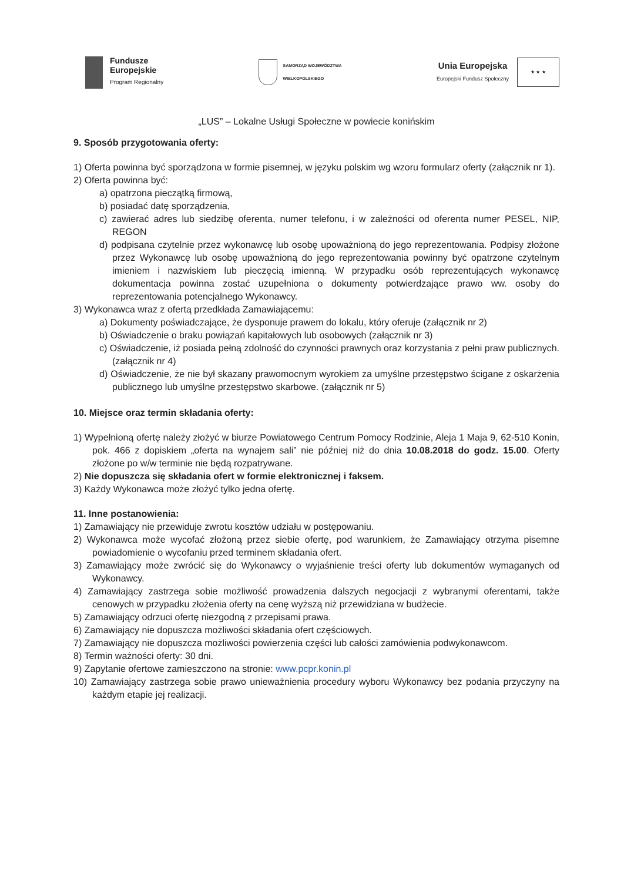Fundusze
Europejskie
Program Regionalny
SAMORZĄD WOJEWÓDZTWA
WIELKOPOLSKIEGO
Unia Europejska
Europejski Fundusz Społeczny
★ ★ ★
„LUS” – Lokalne Usługi Społeczne w powiecie konińskim
9. Sposób przygotowania oferty:
1) Oferta powinna być sporządzona w formie pisemnej, w języku polskim wg wzoru formularz oferty (załącznik nr 1).
2) Oferta powinna być:
a) opatrzona pieczątką firmową,
b) posiadać datę sporządzenia,
c) zawierać adres lub siedzibę oferenta, numer telefonu, i w zależności od oferenta numer PESEL, NIP, REGON
d) podpisana czytelnie przez wykonawcę lub osobę upoważnioną do jego reprezentowania. Podpisy złożone przez Wykonawcę lub osobę upoważnioną do jego reprezentowania powinny być opatrzone czytelnym imieniem i nazwiskiem lub pieczęcią imienną. W przypadku osób reprezentujących wykonawcę dokumentacja powinna zostać uzupełniona o dokumenty potwierdzające prawo ww. osoby do reprezentowania potencjalnego Wykonawcy.
3) Wykonawca wraz z ofertą przedkłada Zamawiającemu:
a) Dokumenty poświadczające, że dysponuje prawem do lokalu, który oferuje (załącznik nr 2)
b) Oświadczenie o braku powiązań kapitałowych lub osobowych (załącznik nr 3)
c) Oświadczenie, iż posiada pełną zdolność do czynności prawnych oraz korzystania z pełni praw publicznych. (załącznik nr 4)
d) Oświadczenie, że nie był skazany prawomocnym wyrokiem za umyślne przestępstwo ścigane z oskarżenia publicznego lub umyślne przestępstwo skarbowe. (załącznik nr 5)
10. Miejsce oraz termin składania oferty:
1) Wypełnioną ofertę należy złożyć w biurze Powiatowego Centrum Pomocy Rodzinie, Aleja 1 Maja 9, 62-510 Konin, pok. 466 z dopiskiem „oferta na wynajem sali” nie później niż do dnia 10.08.2018 do godz. 15.00. Oferty złożone po w/w terminie nie będą rozpatrywane.
2) Nie dopuszcza się składania ofert w formie elektronicznej i faksem.
3) Każdy Wykonawca może złożyć tylko jedna ofertę.
11. Inne postanowienia:
1) Zamawiający nie przewiduje zwrotu kosztów udziału w postępowaniu.
2) Wykonawca może wycofać złożoną przez siebie ofertę, pod warunkiem, że Zamawiający otrzyma pisemne powiadomienie o wycofaniu przed terminem składania ofert.
3) Zamawiający może zwrócić się do Wykonawcy o wyjaśnienie treści oferty lub dokumentów wymaganych od Wykonawcy.
4) Zamawiający zastrzega sobie możliwość prowadzenia dalszych negocjacji z wybranymi oferentami, także cenowych w przypadku złożenia oferty na cenę wyższą niż przewidziana w budżecie.
5) Zamawiający odrzuci ofertę niezgodną z przepisami prawa.
6) Zamawiający nie dopuszcza możliwości składania ofert częściowych.
7) Zamawiający nie dopuszcza możliwości powierzenia części lub całości zamówienia podwykonawcom.
8) Termin ważności oferty: 30 dni.
9) Zapytanie ofertowe zamieszczono na stronie: www.pcpr.konin.pl
10) Zamawiający zastrzega sobie prawo unieważnienia procedury wyboru Wykonawcy bez podania przyczyny na każdym etapie jej realizacji.